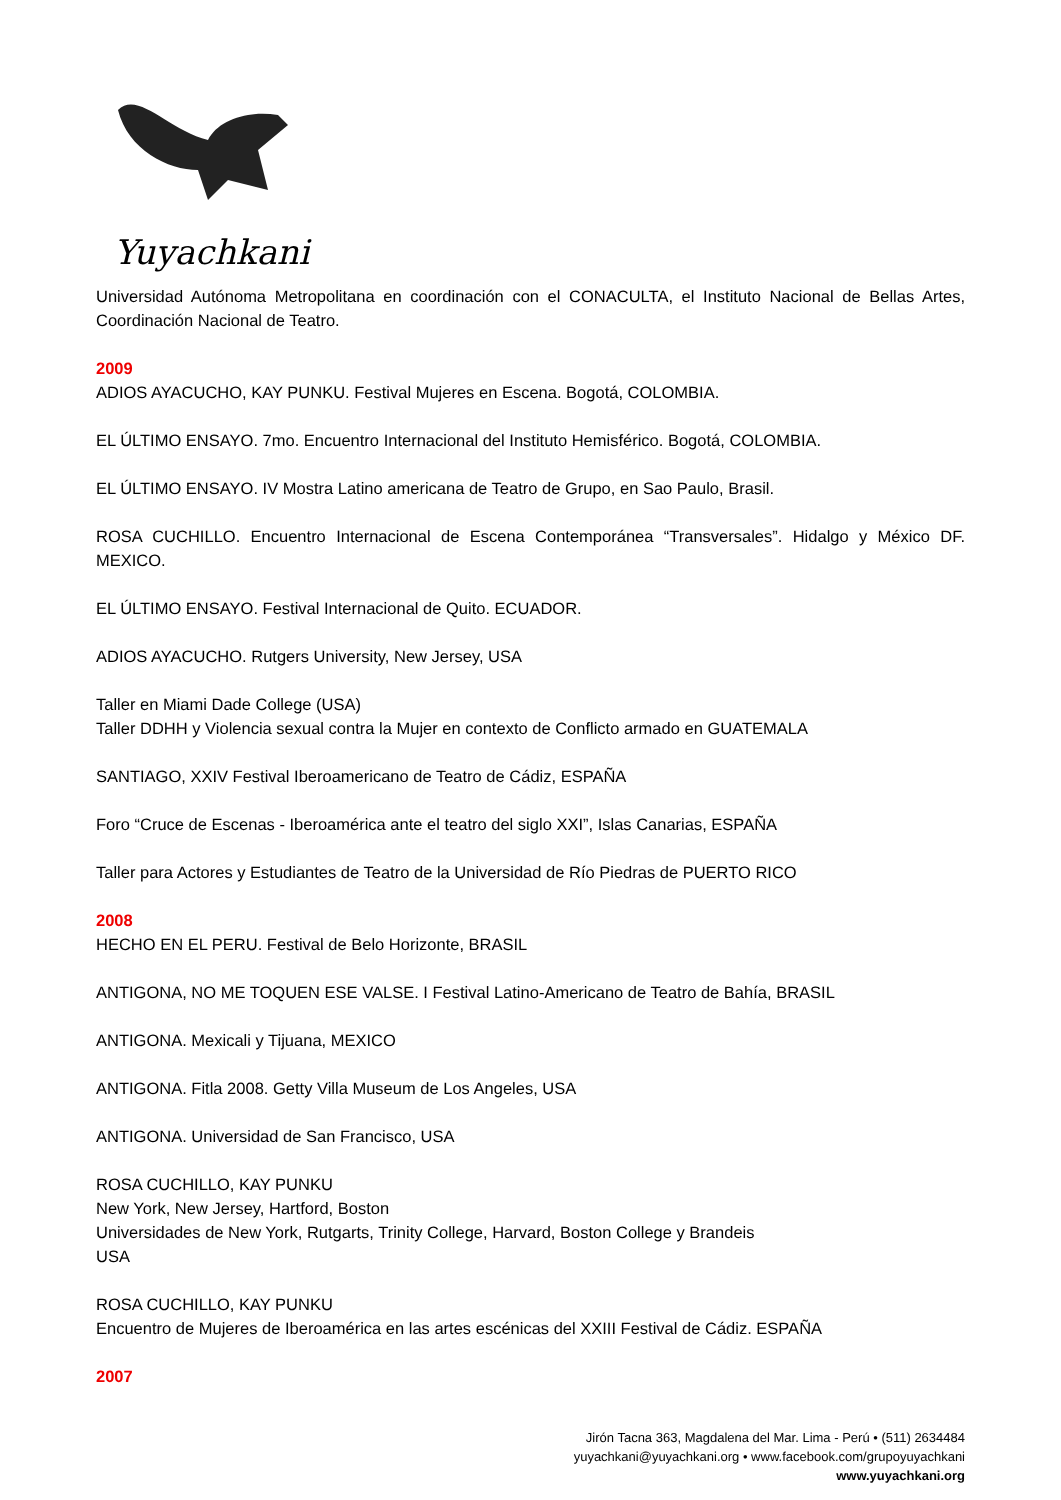Yuyachkani
Universidad Autónoma Metropolitana en coordinación con el CONACULTA, el Instituto Nacional de Bellas Artes, Coordinación Nacional de Teatro.
2009
ADIOS AYACUCHO, KAY PUNKU. Festival Mujeres en Escena. Bogotá, COLOMBIA.
EL ÚLTIMO ENSAYO. 7mo. Encuentro Internacional del Instituto Hemisférico. Bogotá, COLOMBIA.
EL ÚLTIMO ENSAYO. IV Mostra Latino americana de Teatro de Grupo, en Sao Paulo, Brasil.
ROSA CUCHILLO. Encuentro Internacional de Escena Contemporánea “Transversales”. Hidalgo y México DF. MEXICO.
EL ÚLTIMO ENSAYO. Festival Internacional de Quito. ECUADOR.
ADIOS AYACUCHO. Rutgers University, New Jersey, USA
Taller en Miami Dade College (USA)
Taller DDHH y Violencia sexual contra la Mujer en contexto de Conflicto armado en GUATEMALA
SANTIAGO, XXIV Festival Iberoamericano de Teatro de Cádiz, ESPAÑA
Foro “Cruce de Escenas - Iberoamérica ante el teatro del siglo XXI”, Islas Canarias, ESPAÑA
Taller para Actores y Estudiantes de Teatro de la Universidad de Río Piedras de PUERTO RICO
2008
HECHO EN EL PERU. Festival de Belo Horizonte, BRASIL
ANTIGONA, NO ME TOQUEN ESE VALSE. I Festival Latino-Americano de Teatro de Bahía, BRASIL
ANTIGONA. Mexicali y Tijuana, MEXICO
ANTIGONA. Fitla 2008. Getty Villa Museum de Los Angeles, USA
ANTIGONA. Universidad de San Francisco, USA
ROSA CUCHILLO, KAY PUNKU
New York, New Jersey, Hartford, Boston
Universidades de New York, Rutgarts, Trinity College, Harvard, Boston College y Brandeis
USA
ROSA CUCHILLO, KAY PUNKU
Encuentro de Mujeres de Iberoamérica en las artes escénicas del XXIII Festival de Cádiz. ESPAÑA
2007
Jirón Tacna 363, Magdalena del Mar. Lima - Perú • (511) 2634484
yuyachkani@yuyachkani.org • www.facebook.com/grupoyuyachkani
www.yuyachkani.org